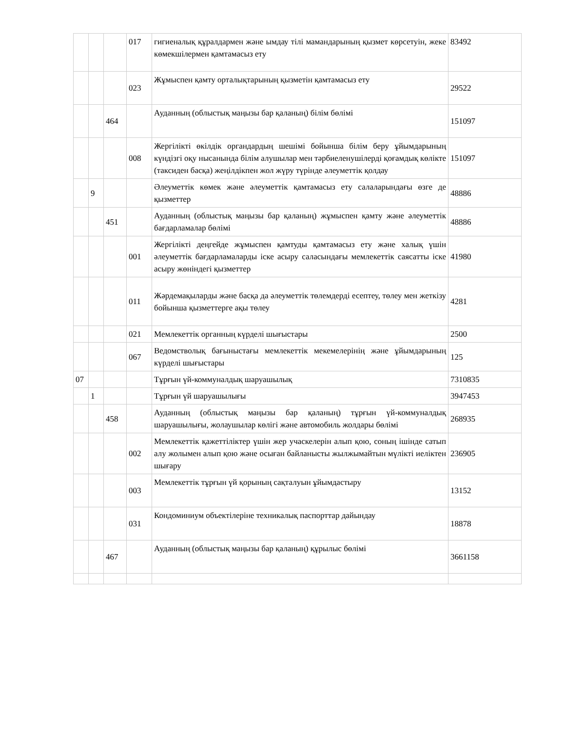| | | | 017 | гигиеналық құралдармен және ымдау тілі мамандарының қызмет көрсетуін, жеке көмекшілермен қамтамасыз ету | 83492 |
| | | | 023 | Жұмыспен қамту орталықтарының қызметін қамтамасыз ету | 29522 |
| | | 464 | | Ауданның (облыстық маңызы бар қаланың) білім бөлімі | 151097 |
| | | | 008 | Жергілікті өкілдік органдардың шешімі бойынша білім беру ұйымдарының күндізгі оқу нысанында білім алушылар мен тәрбиеленушілерді қоғамдық көлікте (таксиден басқа) жеңілдікпен жол жүру түрінде әлеуметтік қолдау | 151097 |
| | 9 | | | Әлеуметтік көмек және әлеуметтік қамтамасыз ету салаларындағы өзге де қызметтер | 48886 |
| | | 451 | | Ауданның (облыстық маңызы бар қаланың) жұмыспен қамту және әлеуметтік бағдарламалар бөлімі | 48886 |
| | | | 001 | Жергілікті деңгейде жұмыспен қамтуды қамтамасыз ету және халық үшін әлеуметтік бағдарламаларды іске асыру саласындағы мемлекеттік саясатты іске асыру жөніндегі қызметтер | 41980 |
| | | | 011 | Жәрдемақыларды және басқа да әлеуметтік төлемдерді есептеу, төлеу мен жеткізу бойынша қызметтерге ақы төлеу | 4281 |
| | | | 021 | Мемлекеттік органның күрделі шығыстары | 2500 |
| | | | 067 | Ведомстволық бағыныстағы мемлекеттік мекемелерінің және ұйымдарының күрделі шығыстары | 125 |
| 07 | | | | Тұрғын үй-коммуналдық шаруашылық | 7310835 |
| | 1 | | | Тұрғын үй шаруашылығы | 3947453 |
| | | 458 | | Ауданның (облыстық маңызы бар қаланың) тұрғын үй-коммуналдық шаруашылығы, жолаушылар көлігі және автомобиль жолдары бөлімі | 268935 |
| | | | 002 | Мемлекеттік қажеттіліктер үшін жер учаскелерін алып қою, соның ішінде сатып алу жолымен алып қою және осыған байланысты жылжымайтын мүлікті иеліктен шығару | 236905 |
| | | | 003 | Мемлекеттік тұрғын үй қорының сақталуын ұйымдастыру | 13152 |
| | | | 031 | Кондоминиум объектілеріне техникалық паспорттар дайындау | 18878 |
| | | 467 | | Ауданның (облыстық маңызы бар қаланың) құрылыс бөлімі | 3661158 |